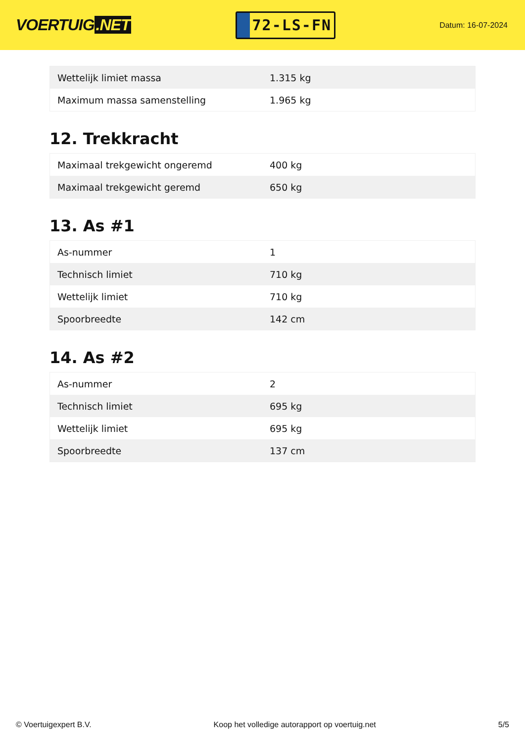VOERTUIG.NET
72-LS-FN
Datum: 16-07-2024
| Wettelijk limiet massa | 1.315 kg |
| Maximum massa samenstelling | 1.965 kg |
12. Trekkracht
| Maximaal trekgewicht ongeremd | 400 kg |
| Maximaal trekgewicht geremd | 650 kg |
13. As #1
| As-nummer | 1 |
| Technisch limiet | 710 kg |
| Wettelijk limiet | 710 kg |
| Spoorbreedte | 142 cm |
14. As #2
| As-nummer | 2 |
| Technisch limiet | 695 kg |
| Wettelijk limiet | 695 kg |
| Spoorbreedte | 137 cm |
© Voertuigexpert B.V. Koop het volledige autorapport op voertuig.net 5/5